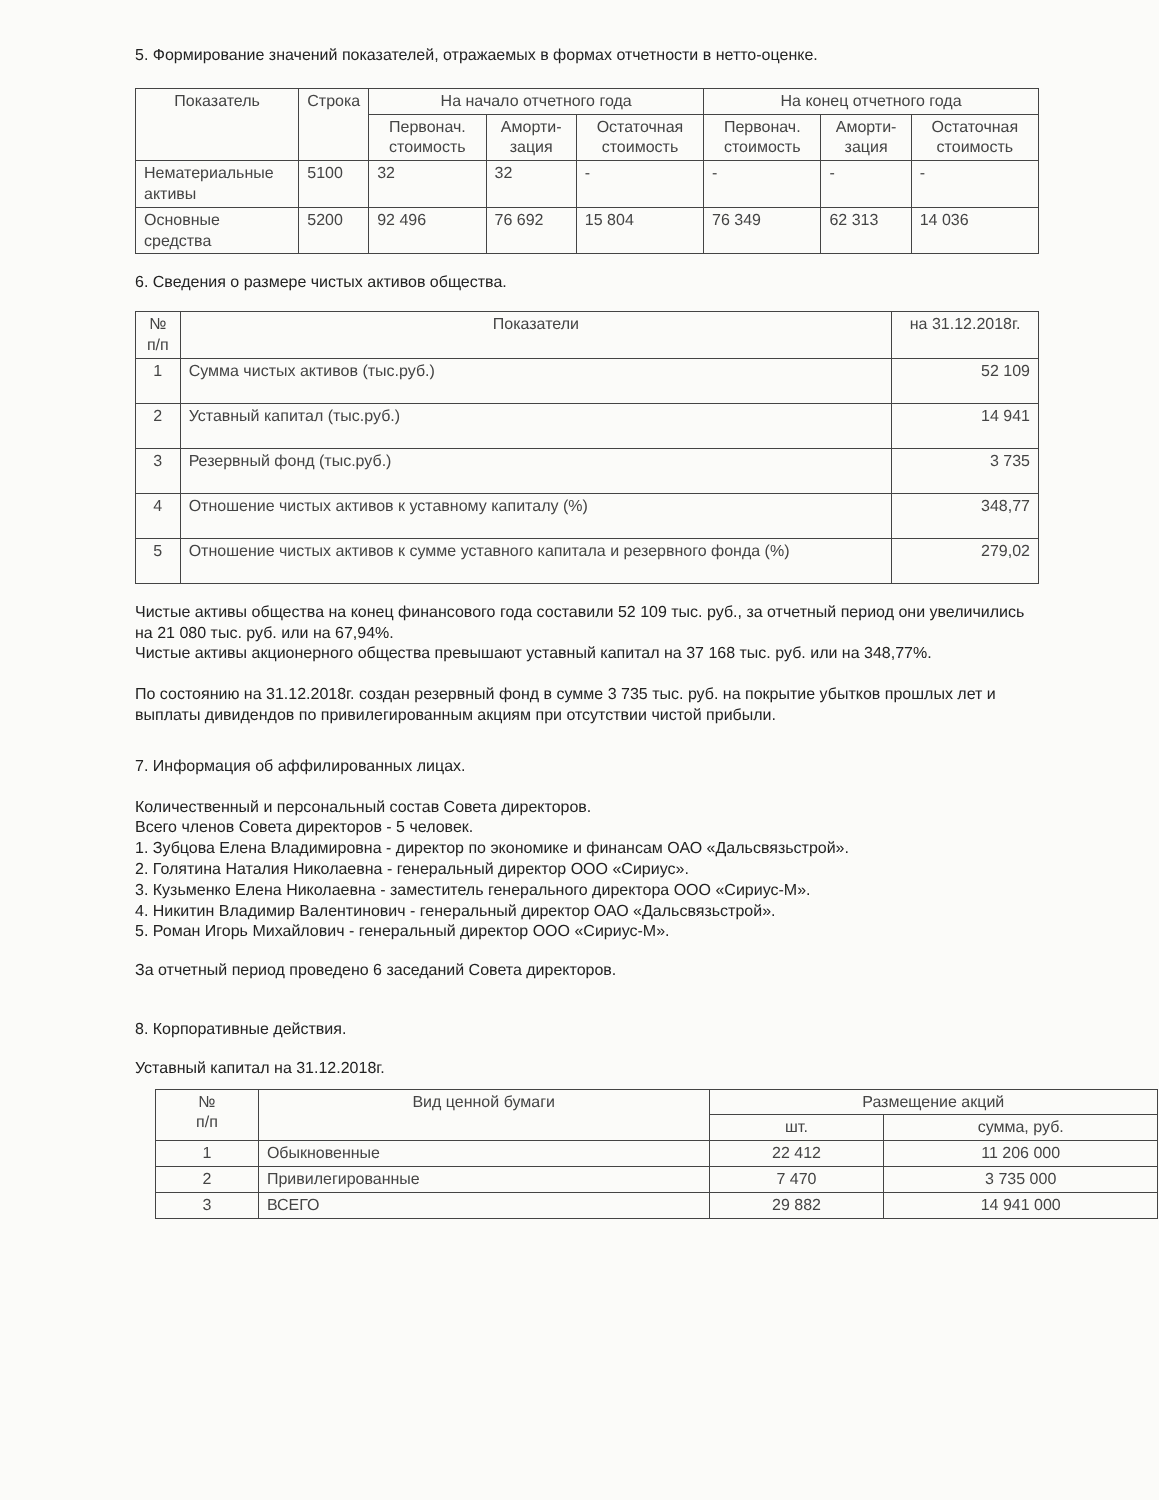5. Формирование значений показателей, отражаемых в формах отчетности в нетто-оценке.
| Показатель | Строка | На начало отчетного года | | | На конец отчетного года | | |
| --- | --- | --- | --- | --- | --- | --- | --- |
| | | Первонач. стоимость | Аморти-зация | Остаточная стоимость | Первонач. стоимость | Аморти-зация | Остаточная стоимость |
| Нематериальные активы | 5100 | 32 | 32 | - | - | - | - |
| Основные средства | 5200 | 92 496 | 76 692 | 15 804 | 76 349 | 62 313 | 14 036 |
6. Сведения о размере чистых активов общества.
| № п/п | Показатели | на 31.12.2018г. |
| --- | --- | --- |
| 1 | Сумма чистых активов (тыс.руб.) | 52 109 |
| 2 | Уставный капитал (тыс.руб.) | 14 941 |
| 3 | Резервный фонд (тыс.руб.) | 3 735 |
| 4 | Отношение чистых активов к уставному капиталу (%) | 348,77 |
| 5 | Отношение чистых активов к сумме уставного капитала и резервного фонда (%) | 279,02 |
Чистые активы общества на конец финансового года составили 52 109 тыс. руб., за отчетный период они увеличились на 21 080 тыс. руб. или на 67,94%.
Чистые активы акционерного общества превышают уставный капитал на 37 168 тыс. руб. или на 348,77%.
По состоянию на 31.12.2018г. создан резервный фонд в сумме 3 735 тыс. руб. на покрытие убытков прошлых лет и выплаты дивидендов по привилегированным акциям при отсутствии чистой прибыли.
7. Информация об аффилированных лицах.
Количественный и персональный состав Совета директоров.
Всего членов Совета директоров - 5 человек.
1. Зубцова Елена Владимировна - директор по экономике и финансам ОАО «Дальсвязьстрой».
2. Голятина Наталия Николаевна - генеральный директор ООО «Сириус».
3. Кузьменко Елена Николаевна - заместитель генерального директора ООО «Сириус-М».
4. Никитин Владимир Валентинович - генеральный директор ОАО «Дальсвязьстрой».
5. Роман Игорь Михайлович - генеральный директор ООО «Сириус-М».
За отчетный период проведено 6 заседаний Совета директоров.
8. Корпоративные действия.
Уставный капитал на 31.12.2018г.
| № п/п | Вид ценной бумаги | Размещение акций | |
| --- | --- | --- | --- |
| | | шт. | сумма, руб. |
| 1 | Обыкновенные | 22 412 | 11 206 000 |
| 2 | Привилегированные | 7 470 | 3 735 000 |
| 3 | ВСЕГО | 29 882 | 14 941 000 |